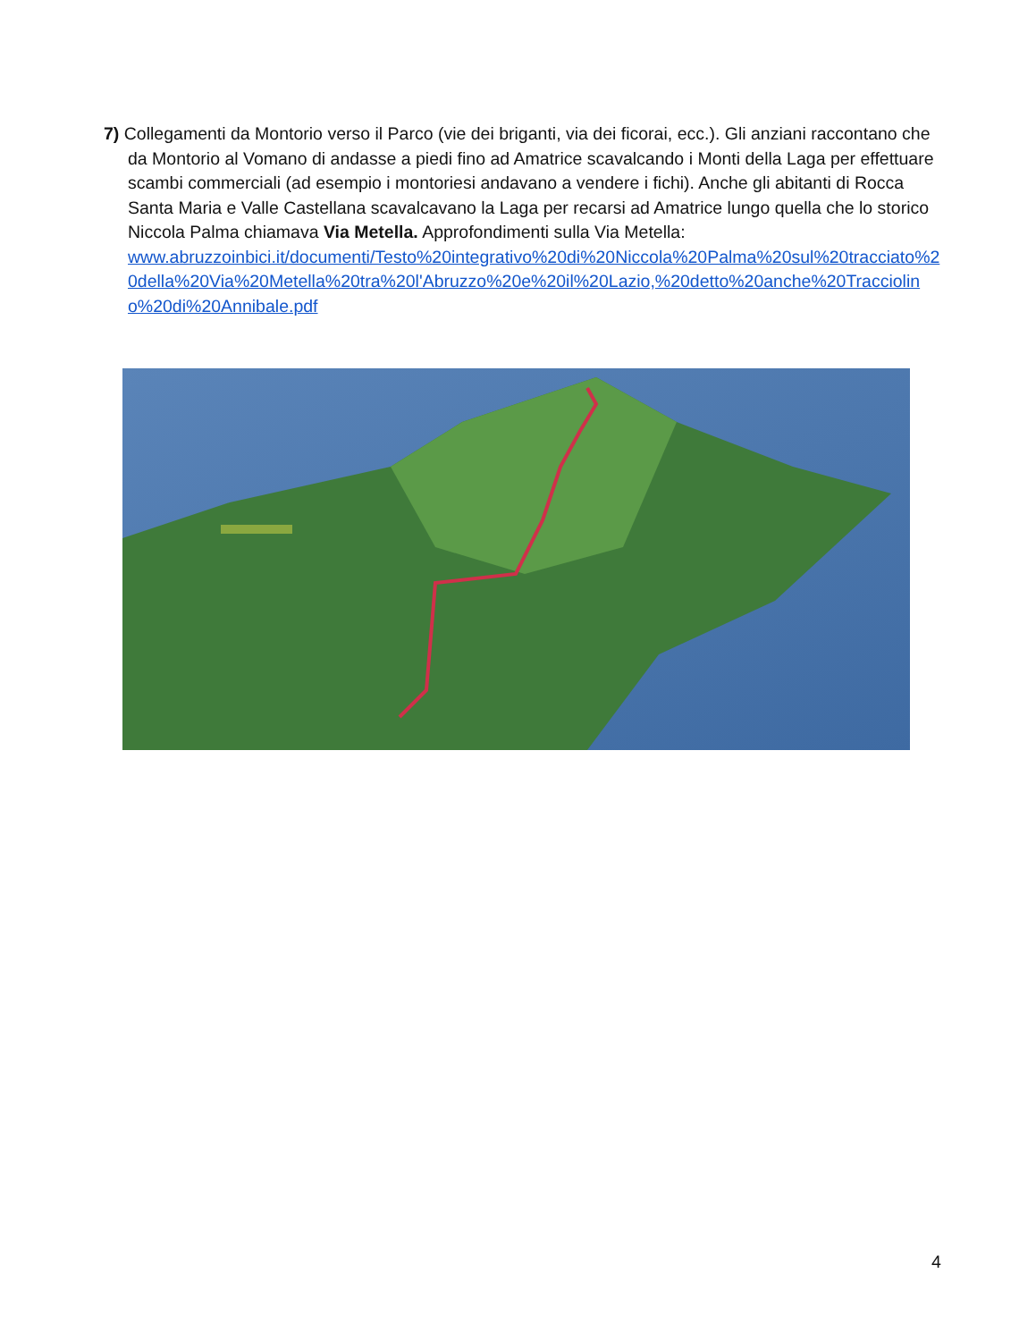7) Collegamenti da Montorio verso il Parco (vie dei briganti, via dei ficorai, ecc.). Gli anziani raccontano che da Montorio al Vomano di andasse a piedi fino ad Amatrice scavalcando i Monti della Laga per effettuare scambi commerciali (ad esempio i montoriesi andavano a vendere i fichi). Anche gli abitanti di Rocca Santa Maria e Valle Castellana scavalcavano la Laga per recarsi ad Amatrice lungo quella che lo storico Niccola Palma chiamava Via Metella. Approfondimenti sulla Via Metella:
www.abruzzoinbici.it/documenti/Testo%20integrativo%20di%20Niccola%20Palma%20sul%20tracciato%20della%20Via%20Metella%20tra%20l'Abruzzo%20e%20il%20Lazio,%20detto%20anche%20Tracciolino%20di%20Annibale.pdf
4